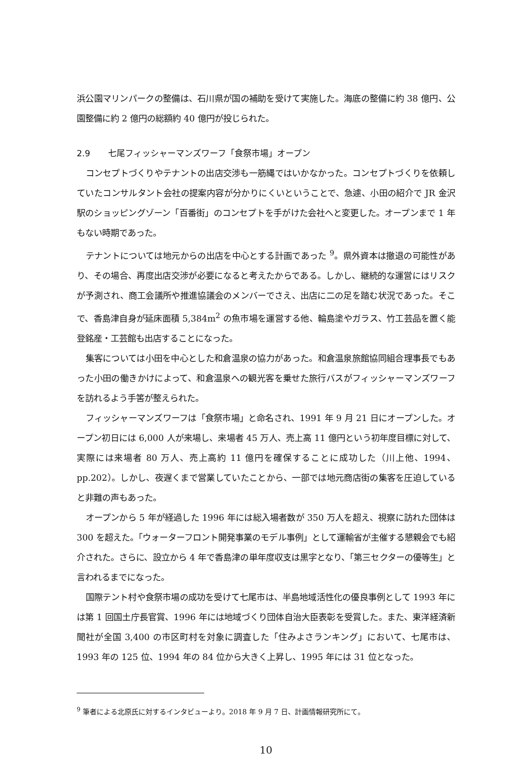浜公園マリンパークの整備は、石川県が国の補助を受けて実施した。海底の整備に約 38 億円、公園整備に約 2 億円の総額約 40 億円が投じられた。
2.9 七尾フィッシャーマンズワーフ「食祭市場」オープン
コンセプトづくりやテナントの出店交渉も一筋縄ではいかなかった。コンセプトづくりを依頼していたコンサルタント会社の提案内容が分かりにくいということで、急遽、小田の紹介で JR 金沢駅のショッピングゾーン「百番街」のコンセプトを手がけた会社へと変更した。オープンまで 1 年もない時期であった。
テナントについては地元からの出店を中心とする計画であった <sup>9</sup>。県外資本は撤退の可能性があり、その場合、再度出店交渉が必要になると考えたからである。しかし、継続的な運営にはリスクが予測され、商工会議所や推進協議会のメンバーでさえ、出店に二の足を踏む状況であった。そこで、香島津自身が延床面積 5,384m<sup>2</sup> の魚市場を運営する他、輪島塗やガラス、竹工芸品を置く能登銘産・工芸館も出店することになった。
集客については小田を中心とした和倉温泉の協力があった。和倉温泉旅館協同組合理事長でもあった小田の働きかけによって、和倉温泉への観光客を乗せた旅行バスがフィッシャーマンズワーフを訪れるよう手筈が整えられた。
フィッシャーマンズワーフは「食祭市場」と命名され、1991 年 9 月 21 日にオープンした。オープン初日には 6,000 人が来場し、来場者 45 万人、売上高 11 億円という初年度目標に対して、実際には来場者 80 万人、売上高約 11 億円を確保することに成功した（川上他、1994、pp.202）。しかし、夜遅くまで営業していたことから、一部では地元商店街の集客を圧迫していると非難の声もあった。
オープンから 5 年が経過した 1996 年には総入場者数が 350 万人を超え、視察に訪れた団体は 300 を超えた。「ウォーターフロント開発事業のモデル事例」として運輸省が主催する懇親会でも紹介された。さらに、設立から 4 年で香島津の単年度収支は黒字となり、「第三セクターの優等生」と言われるまでになった。
国際テント村や食祭市場の成功を受けて七尾市は、半島地域活性化の優良事例として 1993 年には第 1 回国土庁長官賞、1996 年には地域づくり団体自治大臣表彰を受賞した。また、東洋経済新聞社が全国 3,400 の市区町村を対象に調査した「住みよさランキング」において、七尾市は、1993 年の 125 位、1994 年の 84 位から大きく上昇し、1995 年には 31 位となった。
<sup>9</sup> 筆者による北原氏に対するインタビューより。2018 年 9 月 7 日、計画情報研究所にて。
10